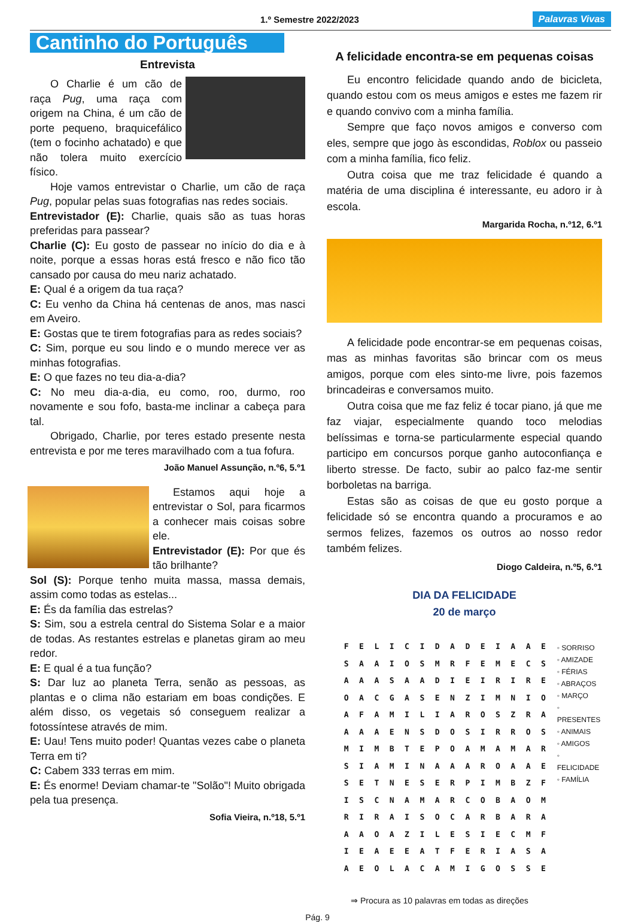1.º Semestre 2022/2023 Palavras Vivas
Cantinho do Português
Entrevista
O Charlie é um cão de raça Pug, uma raça com origem na China, é um cão de porte pequeno, braquicefálico (tem o focinho achatado) e que não tolera muito exercício físico.
Hoje vamos entrevistar o Charlie, um cão de raça Pug, popular pelas suas fotografias nas redes sociais.
Entrevistador (E): Charlie, quais são as tuas horas preferidas para passear?
Charlie (C): Eu gosto de passear no início do dia e à noite, porque a essas horas está fresco e não fico tão cansado por causa do meu nariz achatado.
E: Qual é a origem da tua raça?
C: Eu venho da China há centenas de anos, mas nasci em Aveiro.
E: Gostas que te tirem fotografias para as redes sociais?
C: Sim, porque eu sou lindo e o mundo merece ver as minhas fotografias.
E: O que fazes no teu dia-a-dia?
C: No meu dia-a-dia, eu como, roo, durmo, roo novamente e sou fofo, basta-me inclinar a cabeça para tal.
Obrigado, Charlie, por teres estado presente nesta entrevista e por me teres maravilhado com a tua fofura.
João Manuel Assunção, n.º6, 5.º1
Estamos aqui hoje a entrevistar o Sol, para ficarmos a conhecer mais coisas sobre ele.
Entrevistador (E): Por que és tão brilhante?
Sol (S): Porque tenho muita massa, massa demais, assim como todas as estelas...
E: És da família das estrelas?
S: Sim, sou a estrela central do Sistema Solar e a maior de todas. As restantes estrelas e planetas giram ao meu redor.
E: E qual é a tua função?
S: Dar luz ao planeta Terra, senão as pessoas, as plantas e o clima não estariam em boas condições. E além disso, os vegetais só conseguem realizar a fotossíntese através de mim.
E: Uau! Tens muito poder! Quantas vezes cabe o planeta Terra em ti?
C: Cabem 333 terras em mim.
E: És enorme! Deviam chamar-te "Solão"! Muito obrigada pela tua presença.
Sofia Vieira, n.º18, 5.º1
A felicidade encontra-se em pequenas coisas
Eu encontro felicidade quando ando de bicicleta, quando estou com os meus amigos e estes me fazem rir e quando convivo com a minha família.
Sempre que faço novos amigos e converso com eles, sempre que jogo às escondidas, Roblox ou passeio com a minha família, fico feliz.
Outra coisa que me traz felicidade é quando a matéria de uma disciplina é interessante, eu adoro ir à escola.
Margarida Rocha, n.º12, 6.º1
A felicidade pode encontrar-se em pequenas coisas, mas as minhas favoritas são brincar com os meus amigos, porque com eles sinto-me livre, pois fazemos brincadeiras e conversamos muito.
Outra coisa que me faz feliz é tocar piano, já que me faz viajar, especialmente quando toco melodias belíssimas e torna-se particularmente especial quando participo em concursos porque ganho autoconfiança e liberto stresse. De facto, subir ao palco faz-me sentir borboletas na barriga.
Estas são as coisas de que eu gosto porque a felicidade só se encontra quando a procuramos e ao sermos felizes, fazemos os outros ao nosso redor também felizes.
Diogo Caldeira, n.º5, 6.º1
DIA DA FELICIDADE
20 de março
| F | E | L | I | C | I | D | A | D | E | I | A | A | E |
| S | A | A | I | O | S | M | R | F | E | M | E | C | S |
| A | A | A | S | A | A | D | I | E | I | R | I | R | E |
| O | A | C | G | A | S | E | N | Z | I | M | N | I | O |
| A | F | A | M | I | L | I | A | R | O | S | Z | R | A |
| A | A | A | E | N | S | D | O | S | I | R | R | O | S |
| M | I | M | B | T | E | P | O | A | M | A | M | A | R |
| S | I | A | M | I | N | A | A | A | R | O | A | A | E |
| S | E | T | N | E | S | E | R | P | I | M | B | Z | F |
| I | S | C | N | A | M | A | R | C | O | B | A | O | M |
| R | I | R | A | I | S | O | C | A | R | B | A | R | A |
| A | A | O | A | Z | I | L | E | S | I | E | C | M | F |
| I | E | A | E | E | A | T | F | E | R | I | A | S | A |
| A | E | O | L | A | C | A | M | I | G | O | S | S | E |
◦ SORRISO
◦ AMIZADE
◦ FÉRIAS
◦ ABRAÇOS
◦ MARÇO
◦ PRESENTES
◦ ANIMAIS
◦ AMIGOS
◦ FELICIDADE
◦ FAMÍLIA
⇒ Procura as 10 palavras em todas as direções
Pág. 9